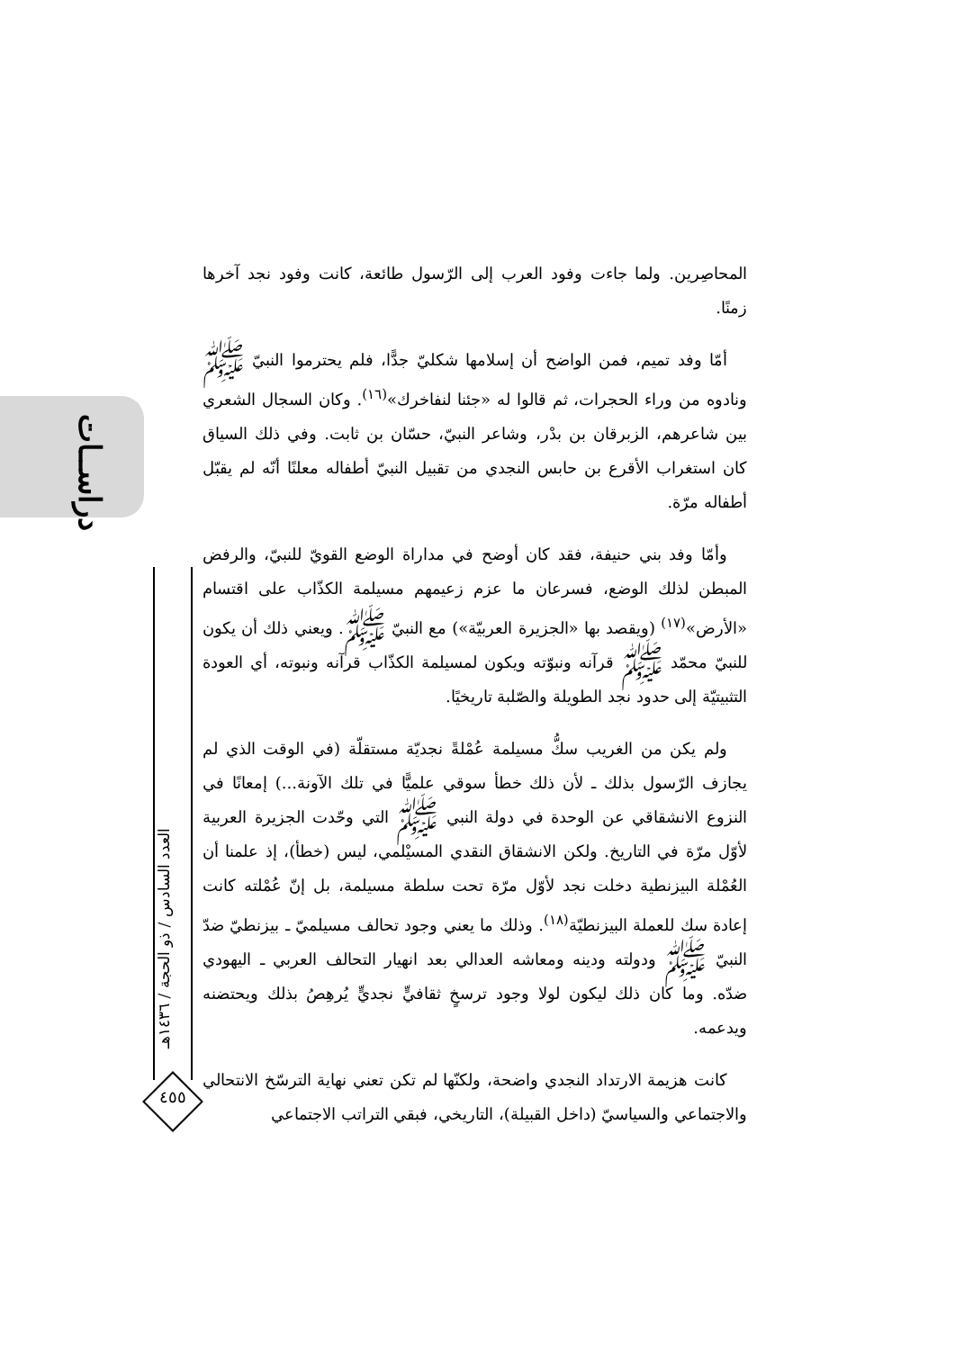دراســات
العدد السادس / ذو الحجة / ١٤٣٦هـ
٤٥٥
المحاصِرين. ولما جاءت وفود العرب إلى الرّسول طائعة، كانت وفود نجد آخرها زمنًا.
أمّا وفد تميم، فمن الواضح أن إسلامها شكليّ جدًّا، فلم يحترموا النبيّ ﷺ ونادوه من وراء الحجرات، ثم قالوا له «جئنا لنفاخرك»<sup>(١٦)</sup>. وكان السجال الشعري بين شاعرهم، الزبرقان بن بدْر، وشاعر النبيّ، حسّان بن ثابت. وفي ذلك السياق كان استغراب الأقرع بن حابس النجدي من تقبيل النبيّ أطفاله معلنًا أنّه لم يقبّل أطفاله مرّة.
وأمّا وفد بني حنيفة، فقد كان أوضح في مداراة الوضع القويّ للنبيّ، والرفض المبطن لذلك الوضع، فسرعان ما عزم زعيمهم مسيلمة الكذّاب على اقتسام «الأرض»<sup>(١٧)</sup> (ويقصد بها «الجزيرة العربيّة») مع النبيّ ﷺ. ويعني ذلك أن يكون للنبيّ محمّد ﷺ قرآنه ونبوّته ويكون لمسيلمة الكذّاب قرآنه ونبوته، أي العودة التثبيتيّة إلى حدود نجد الطويلة والصّلبة تاريخيًا.
ولم يكن من الغريب سكُّ مسيلمة عُمْلةً نجديّة مستقلّة (في الوقت الذي لم يجازف الرّسول بذلك ـ لأن ذلك خطأ سوقي علميًّا في تلك الآونة...) إمعانًا في النزوع الانشقاقي عن الوحدة في دولة النبي ﷺ التي وحّدت الجزيرة العربية لأوّل مرّة في التاريخ. ولكن الانشقاق النقدي المسيْلمي، ليس (خطأ)، إذ علمنا أن العُمْلة البيزنطية دخلت نجد لأوّل مرّة تحت سلطة مسيلمة، بل إنّ عُمْلته كانت إعادة سك للعملة البيزنطيّة<sup>(١٨)</sup>. وذلك ما يعني وجود تحالف مسيلميّ ـ بيزنطيّ ضدّ النبيّ ﷺ ودولته ودينه ومعاشه العدالي بعد انهيار التحالف العربي ـ اليهودي ضدّه. وما كان ذلك ليكون لولا وجود ترسخٍ ثقافيٍّ نجديٍّ يُرهِصُ بذلك ويحتضنه ويدعمه.
كانت هزيمة الارتداد النجدي واضحة، ولكنّها لم تكن تعني نهاية الترسّخ الانتحالي والاجتماعي والسياسيّ (داخل القبيلة)، التاريخي، فبقي التراتب الاجتماعي